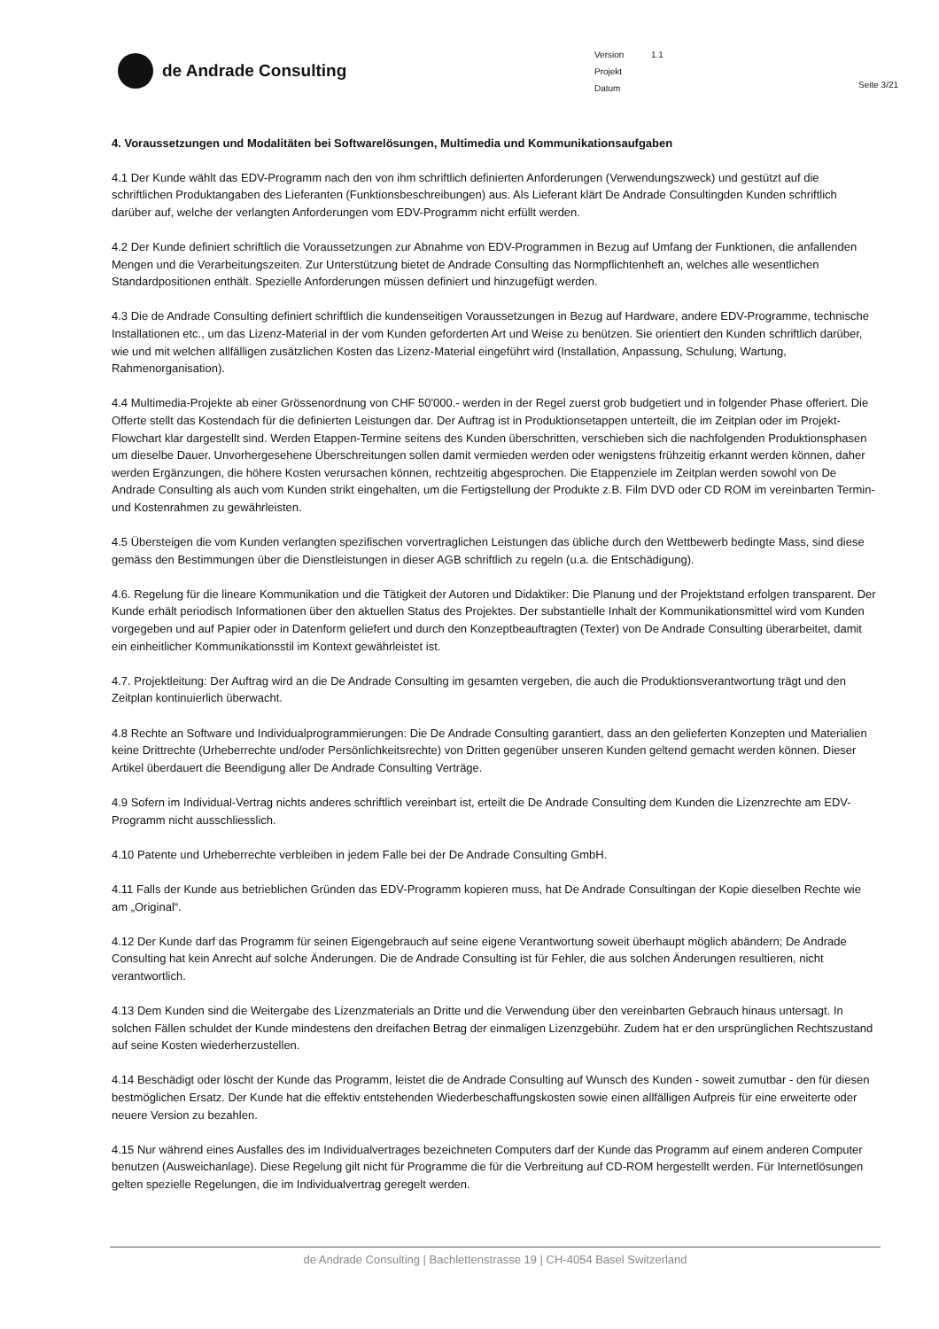de Andrade Consulting
Version 1.1
Projekt
Datum
Seite 3/21
4. Voraussetzungen und Modalitäten bei Softwarelösungen, Multimedia und Kommunikationsaufgaben
4.1 Der Kunde wählt das EDV-Programm nach den von ihm schriftlich definierten Anforderungen (Verwendungszweck) und gestützt auf die schriftlichen Produktangaben des Lieferanten (Funktionsbeschreibungen) aus. Als Lieferant klärt De Andrade Consultingden Kunden schriftlich darüber auf, welche der verlangten Anforderungen vom EDV-Programm nicht erfüllt werden.
4.2 Der Kunde definiert schriftlich die Voraussetzungen zur Abnahme von EDV-Programmen in Bezug auf Umfang der Funktionen, die anfallenden Mengen und die Verarbeitungszeiten. Zur Unterstützung bietet de Andrade Consulting das Normpflichtenheft an, welches alle wesentlichen Standardpositionen enthält. Spezielle Anforderungen müssen definiert und hinzugefügt werden.
4.3 Die de Andrade Consulting definiert schriftlich die kundenseitigen Voraussetzungen in Bezug auf Hardware, andere EDV-Programme, technische Installationen etc., um das Lizenz-Material in der vom Kunden geforderten Art und Weise zu benützen. Sie orientiert den Kunden schriftlich darüber, wie und mit welchen allfälligen zusätzlichen Kosten das Lizenz-Material eingeführt wird (Installation, Anpassung, Schulung, Wartung, Rahmenorganisation).
4.4 Multimedia-Projekte ab einer Grössenordnung von CHF 50'000.- werden in der Regel zuerst grob budgetiert und in folgender Phase offeriert. Die Offerte stellt das Kostendach für die definierten Leistungen dar. Der Auftrag ist in Produktionsetappen unterteilt, die im Zeitplan oder im Projekt-Flowchart klar dargestellt sind. Werden Etappen-Termine seitens des Kunden überschritten, verschieben sich die nachfolgenden Produktionsphasen um dieselbe Dauer. Unvorhergesehene Überschreitungen sollen damit vermieden werden oder wenigstens frühzeitig erkannt werden können, daher werden Ergänzungen, die höhere Kosten verursachen können, rechtzeitig abgesprochen. Die Etappenziele im Zeitplan werden sowohl von De Andrade Consulting als auch vom Kunden strikt eingehalten, um die Fertigstellung der Produkte z.B. Film DVD oder CD ROM im vereinbarten Termin- und Kostenrahmen zu gewährleisten.
4.5 Übersteigen die vom Kunden verlangten spezifischen vorvertraglichen Leistungen das übliche durch den Wettbewerb bedingte Mass, sind diese gemäss den Bestimmungen über die Dienstleistungen in dieser AGB schriftlich zu regeln (u.a. die Entschädigung).
4.6. Regelung für die lineare Kommunikation und die Tätigkeit der Autoren und Didaktiker: Die Planung und der Projektstand erfolgen transparent. Der Kunde erhält periodisch Informationen über den aktuellen Status des Projektes. Der substantielle Inhalt der Kommunikationsmittel wird vom Kunden vorgegeben und auf Papier oder in Datenform geliefert und durch den Konzeptbeauftragten (Texter) von De Andrade Consulting überarbeitet, damit ein einheitlicher Kommunikationsstil im Kontext gewährleistet ist.
4.7. Projektleitung: Der Auftrag wird an die De Andrade Consulting im gesamten vergeben, die auch die Produktionsverantwortung trägt und den Zeitplan kontinuierlich überwacht.
4.8 Rechte an Software und Individualprogrammierungen: Die De Andrade Consulting garantiert, dass an den gelieferten Konzepten und Materialien keine Drittrechte (Urheberrechte und/oder Persönlichkeitsrechte) von Dritten gegenüber unseren Kunden geltend gemacht werden können. Dieser Artikel überdauert die Beendigung aller De Andrade Consulting Verträge.
4.9 Sofern im Individual-Vertrag nichts anderes schriftlich vereinbart ist, erteilt die De Andrade Consulting dem Kunden die Lizenzrechte am EDV-Programm nicht ausschliesslich.
4.10 Patente und Urheberrechte verbleiben in jedem Falle bei der De Andrade Consulting GmbH.
4.11 Falls der Kunde aus betrieblichen Gründen das EDV-Programm kopieren muss, hat De Andrade Consultingan der Kopie dieselben Rechte wie am „Original“.
4.12 Der Kunde darf das Programm für seinen Eigengebrauch auf seine eigene Verantwortung soweit überhaupt möglich abändern; De Andrade Consulting hat kein Anrecht auf solche Änderungen. Die de Andrade Consulting ist für Fehler, die aus solchen Änderungen resultieren, nicht verantwortlich.
4.13 Dem Kunden sind die Weitergabe des Lizenzmaterials an Dritte und die Verwendung über den vereinbarten Gebrauch hinaus untersagt. In solchen Fällen schuldet der Kunde mindestens den dreifachen Betrag der einmaligen Lizenzgebühr. Zudem hat er den ursprünglichen Rechtszustand auf seine Kosten wiederherzustellen.
4.14 Beschädigt oder löscht der Kunde das Programm, leistet die de Andrade Consulting auf Wunsch des Kunden - soweit zumutbar - den für diesen bestmöglichen Ersatz. Der Kunde hat die effektiv entstehenden Wiederbeschaffungskosten sowie einen allfälligen Aufpreis für eine erweiterte oder neuere Version zu bezahlen.
4.15 Nur während eines Ausfalles des im Individualvertrages bezeichneten Computers darf der Kunde das Programm auf einem anderen Computer benutzen (Ausweichanlage). Diese Regelung gilt nicht für Programme die für die Verbreitung auf CD-ROM hergestellt werden. Für Internetlösungen gelten spezielle Regelungen, die im Individualvertrag geregelt werden.
de Andrade Consulting | Bachlettenstrasse 19 | CH-4054 Basel Switzerland